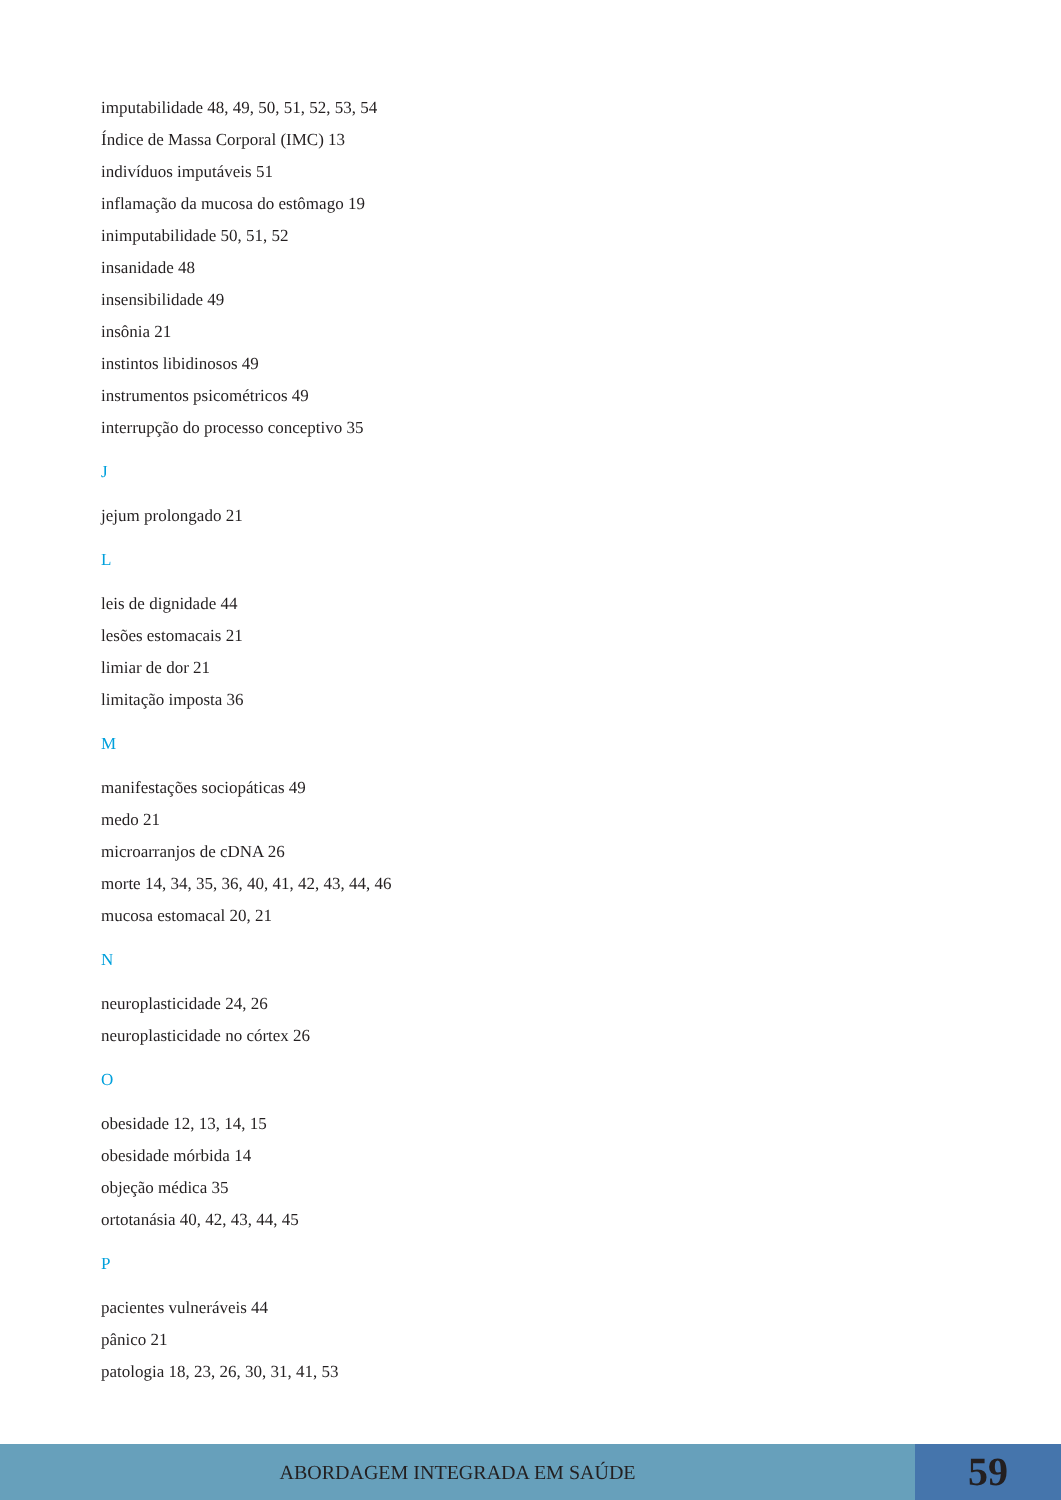imputabilidade 48, 49, 50, 51, 52, 53, 54
Índice de Massa Corporal (IMC) 13
indivíduos imputáveis 51
inflamação da mucosa do estômago 19
inimputabilidade 50, 51, 52
insanidade 48
insensibilidade 49
insônia 21
instintos libidinosos 49
instrumentos psicométricos 49
interrupção do processo conceptivo 35
J
jejum prolongado 21
L
leis de dignidade 44
lesões estomacais 21
limiar de dor 21
limitação imposta 36
M
manifestações sociopáticas 49
medo 21
microarranjos de cDNA 26
morte 14, 34, 35, 36, 40, 41, 42, 43, 44, 46
mucosa estomacal 20, 21
N
neuroplasticidade 24, 26
neuroplasticidade no córtex 26
O
obesidade 12, 13, 14, 15
obesidade mórbida 14
objeção médica 35
ortotanásia 40, 42, 43, 44, 45
P
pacientes vulneráveis 44
pânico 21
patologia 18, 23, 26, 30, 31, 41, 53
ABORDAGEM INTEGRADA EM SAÚDE
59